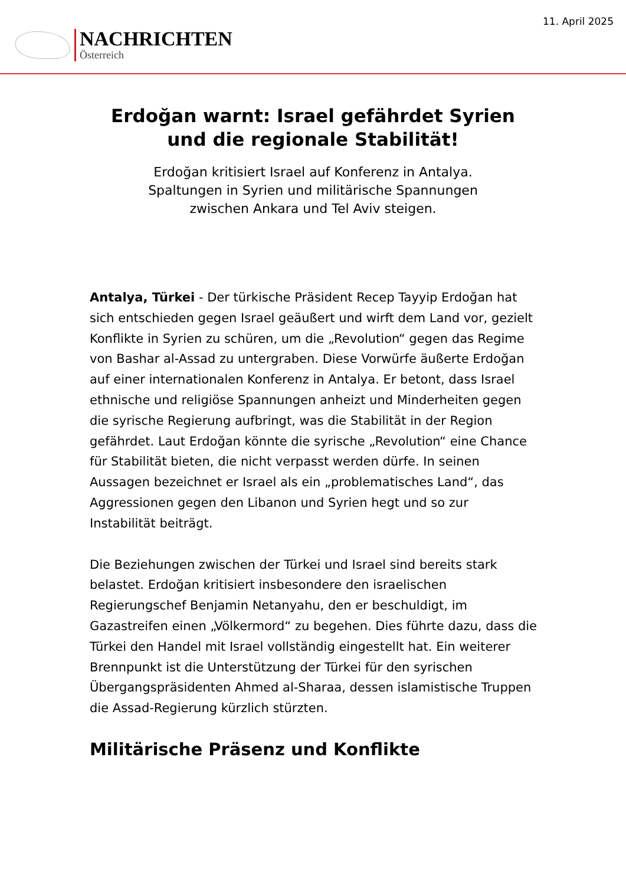NACHRICHTEN
Österreich
11. April 2025
Erdoğan warnt: Israel gefährdet Syrien und die regionale Stabilität!
Erdoğan kritisiert Israel auf Konferenz in Antalya. Spaltungen in Syrien und militärische Spannungen zwischen Ankara und Tel Aviv steigen.
Antalya, Türkei - Der türkische Präsident Recep Tayyip Erdoğan hat sich entschieden gegen Israel geäußert und wirft dem Land vor, gezielt Konflikte in Syrien zu schüren, um die „Revolution“ gegen das Regime von Bashar al-Assad zu untergraben. Diese Vorwürfe äußerte Erdoğan auf einer internationalen Konferenz in Antalya. Er betont, dass Israel ethnische und religiöse Spannungen anheizt und Minderheiten gegen die syrische Regierung aufbringt, was die Stabilität in der Region gefährdet. Laut Erdoğan könnte die syrische „Revolution“ eine Chance für Stabilität bieten, die nicht verpasst werden dürfe. In seinen Aussagen bezeichnet er Israel als ein „problematisches Land“, das Aggressionen gegen den Libanon und Syrien hegt und so zur Instabilität beiträgt.
Die Beziehungen zwischen der Türkei und Israel sind bereits stark belastet. Erdoğan kritisiert insbesondere den israelischen Regierungschef Benjamin Netanyahu, den er beschuldigt, im Gazastreifen einen „Völkermord“ zu begehen. Dies führte dazu, dass die Türkei den Handel mit Israel vollständig eingestellt hat. Ein weiterer Brennpunkt ist die Unterstützung der Türkei für den syrischen Übergangspräsidenten Ahmed al-Sharaa, dessen islamistische Truppen die Assad-Regierung kürzlich stürzten.
Militärische Präsenz und Konflikte